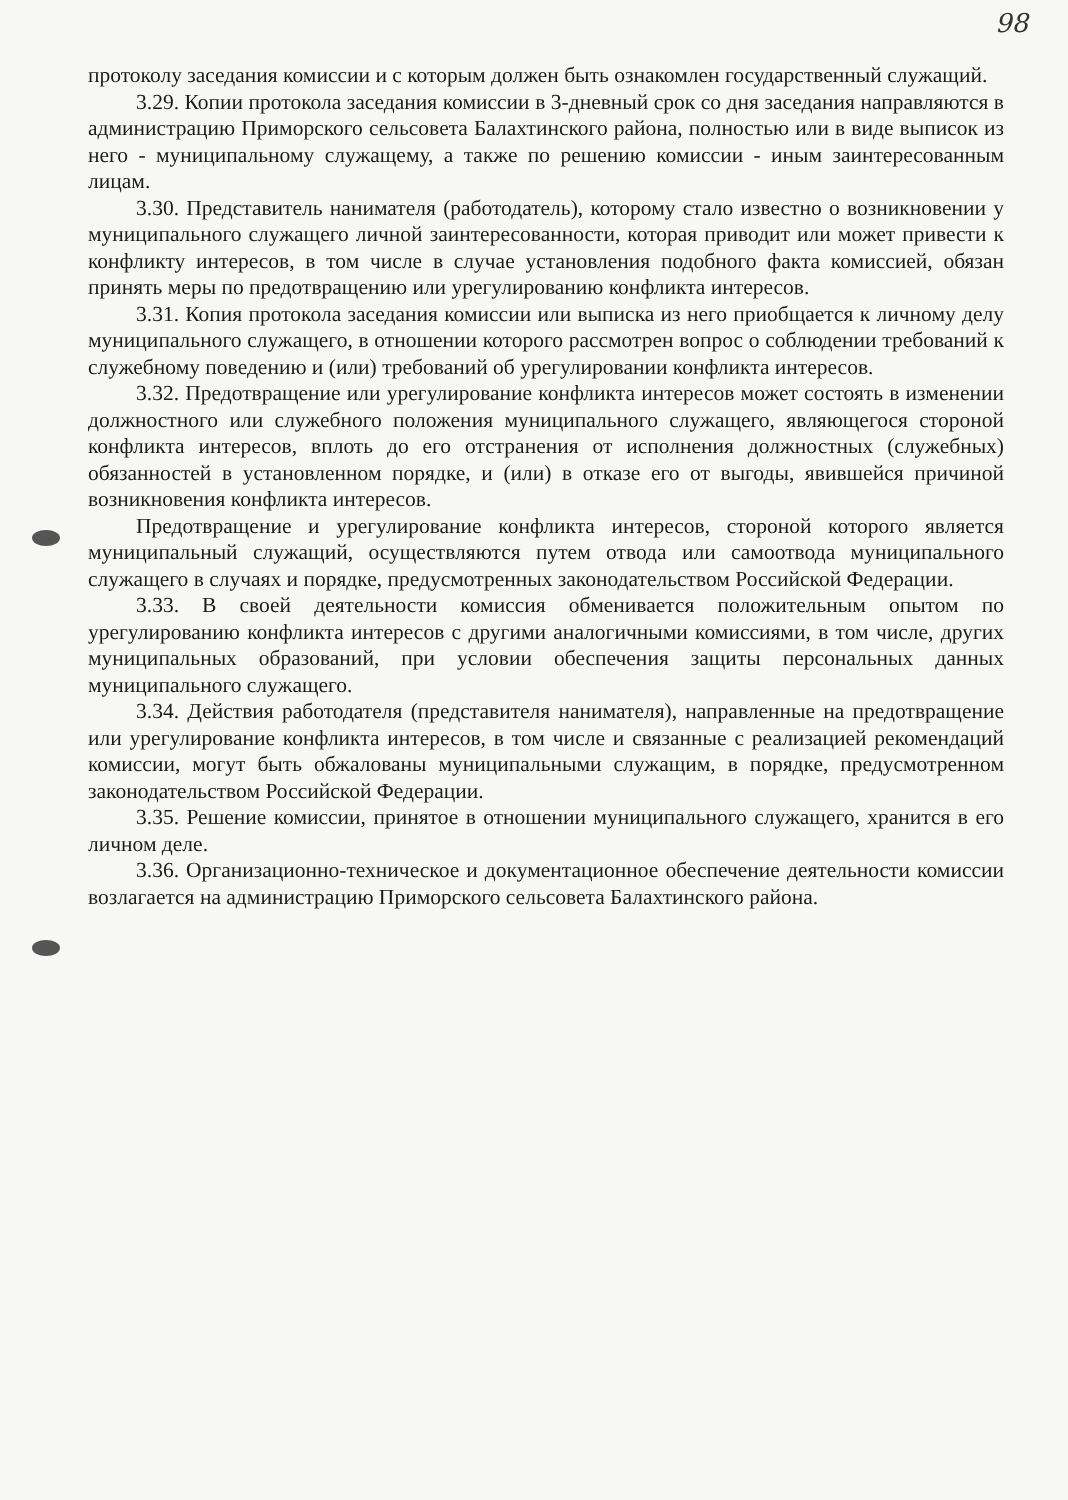98
протоколу заседания комиссии и с которым должен быть ознакомлен государственный служащий.
3.29. Копии протокола заседания комиссии в 3-дневный срок со дня заседания направляются в администрацию Приморского сельсовета Балахтинского района, полностью или в виде выписок из него - муниципальному служащему, а также по решению комиссии - иным заинтересованным лицам.
3.30. Представитель нанимателя (работодатель), которому стало известно о возникновении у муниципального служащего личной заинтересованности, которая приводит или может привести к конфликту интересов, в том числе в случае установления подобного факта комиссией, обязан принять меры по предотвращению или урегулированию конфликта интересов.
3.31. Копия протокола заседания комиссии или выписка из него приобщается к личному делу муниципального служащего, в отношении которого рассмотрен вопрос о соблюдении требований к служебному поведению и (или) требований об урегулировании конфликта интересов.
3.32. Предотвращение или урегулирование конфликта интересов может состоять в изменении должностного или служебного положения муниципального служащего, являющегося стороной конфликта интересов, вплоть до его отстранения от исполнения должностных (служебных) обязанностей в установленном порядке, и (или) в отказе его от выгоды, явившейся причиной возникновения конфликта интересов.
Предотвращение и урегулирование конфликта интересов, стороной которого является муниципальный служащий, осуществляются путем отвода или самоотвода муниципального служащего в случаях и порядке, предусмотренных законодательством Российской Федерации.
3.33. В своей деятельности комиссия обменивается положительным опытом по урегулированию конфликта интересов с другими аналогичными комиссиями, в том числе, других муниципальных образований, при условии обеспечения защиты персональных данных муниципального служащего.
3.34. Действия работодателя (представителя нанимателя), направленные на предотвращение или урегулирование конфликта интересов, в том числе и связанные с реализацией рекомендаций комиссии, могут быть обжалованы муниципальными служащим, в порядке, предусмотренном законодательством Российской Федерации.
3.35. Решение комиссии, принятое в отношении муниципального служащего, хранится в его личном деле.
3.36. Организационно-техническое и документационное обеспечение деятельности комиссии возлагается на администрацию Приморского сельсовета Балахтинского района.